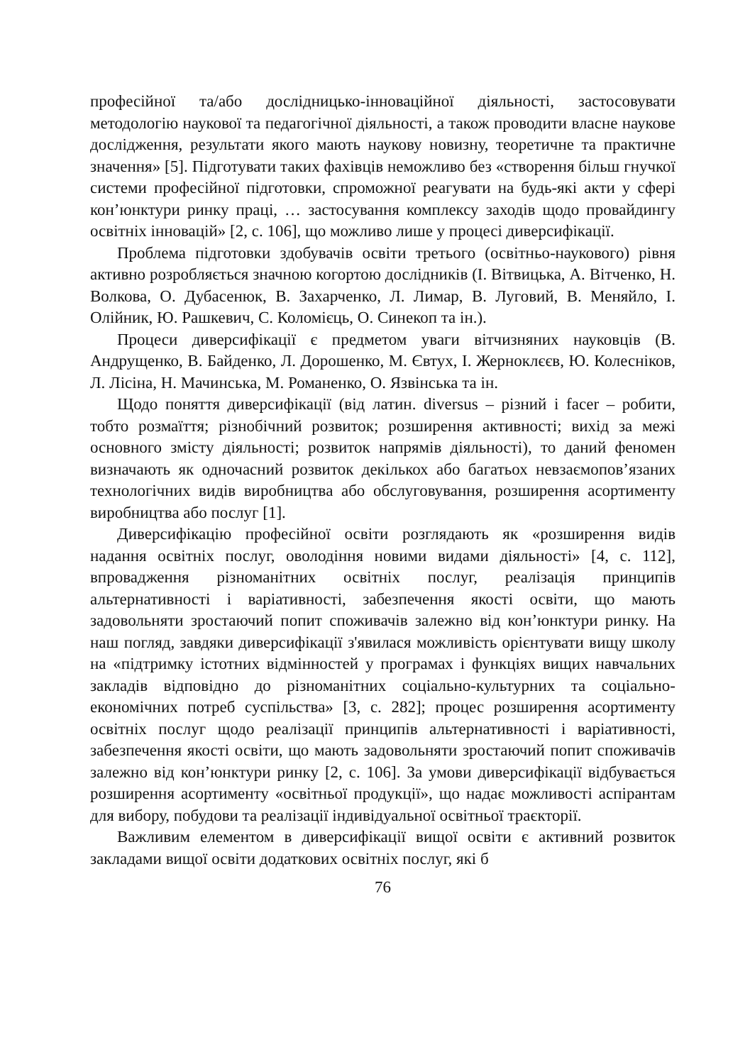професійної та/або дослідницько-інноваційної діяльності, застосовувати методологію наукової та педагогічної діяльності, а також проводити власне наукове дослідження, результати якого мають наукову новизну, теоретичне та практичне значення» [5]. Підготувати таких фахівців неможливо без «створення більш гнучкої системи професійної підготовки, спроможної реагувати на будь-які акти у сфері кон’юнктури ринку праці, … застосування комплексу заходів щодо провайдингу освітніх інновацій» [2, с. 106], що можливо лише у процесі диверсифікації.
Проблема підготовки здобувачів освіти третього (освітньо-наукового) рівня активно розробляється значною когортою дослідників (І. Вітвицька, А. Вітченко, Н. Волкова, О. Дубасенюк, В. Захарченко, Л. Лимар, В. Луговий, В. Меняйло, І. Олійник, Ю. Рашкевич, С. Коломієць, О. Синекоп та ін.).
Процеси диверсифікації є предметом уваги вітчизняних науковців (В. Андрущенко, В. Байденко, Л. Дорошенко, М. Євтух, І. Жерноклєєв, Ю. Колесніков, Л. Лісіна, Н. Мачинська, М. Романенко, О. Язвінська та ін.
Щодо поняття диверсифікації (від латин. diversus – різний і facer – робити, тобто розмаїття; різнобічний розвиток; розширення активності; вихід за межі основного змісту діяльності; розвиток напрямів діяльності), то даний феномен визначають як одночасний розвиток декількох або багатьох невзаємопов’язаних технологічних видів виробництва або обслуговування, розширення асортименту виробництва або послуг [1].
Диверсифікацію професійної освіти розглядають як «розширення видів надання освітніх послуг, оволодіння новими видами діяльності» [4, с. 112], впровадження різноманітних освітніх послуг, реалізація принципів альтернативності і варіативності, забезпечення якості освіти, що мають задовольняти зростаючий попит споживачів залежно від кон’юнктури ринку. На наш погляд, завдяки диверсифікації з'явилася можливість орієнтувати вищу школу на «підтримку істотних відмінностей у програмах і функціях вищих навчальних закладів відповідно до різноманітних соціально-культурних та соціально-економічних потреб суспільства» [3, с. 282]; процес розширення асортименту освітніх послуг щодо реалізації принципів альтернативності і варіативності, забезпечення якості освіти, що мають задовольняти зростаючий попит споживачів залежно від кон’юнктури ринку [2, с. 106]. За умови диверсифікації відбувається розширення асортименту «освітньої продукції», що надає можливості аспірантам для вибору, побудови та реалізації індивідуальної освітньої траєкторії.
Важливим елементом в диверсифікації вищої освіти є активний розвиток закладами вищої освіти додаткових освітніх послуг, які б
76